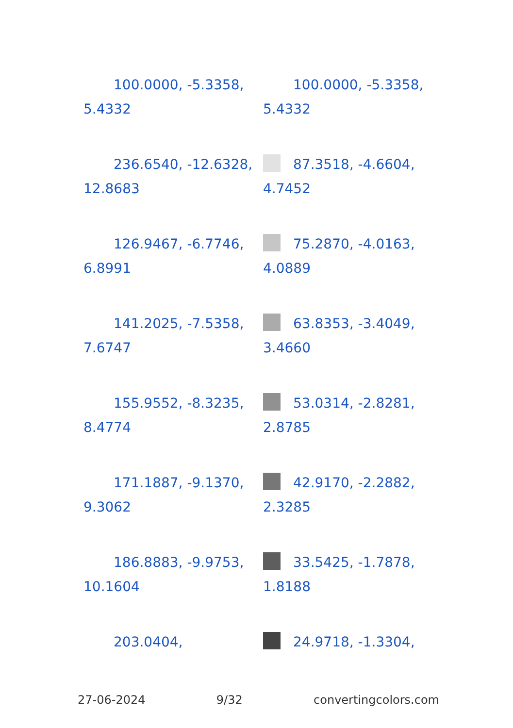100.0000, -5.3358, 5.4332
100.0000, -5.3358, 5.4332
236.6540, -12.6328, 12.8683
87.3518, -4.6604, 4.7452
126.9467, -6.7746, 6.8991
75.2870, -4.0163, 4.0889
141.2025, -7.5358, 7.6747
63.8353, -3.4049, 3.4660
155.9552, -8.3235, 8.4774
53.0314, -2.8281, 2.8785
171.1887, -9.1370, 9.3062
42.9170, -2.2882, 2.3285
186.8883, -9.9753, 10.1604
33.5425, -1.7878, 1.8188
203.0404,
24.9718, -1.3304,
27-06-2024 9/32 convertingcolors.com